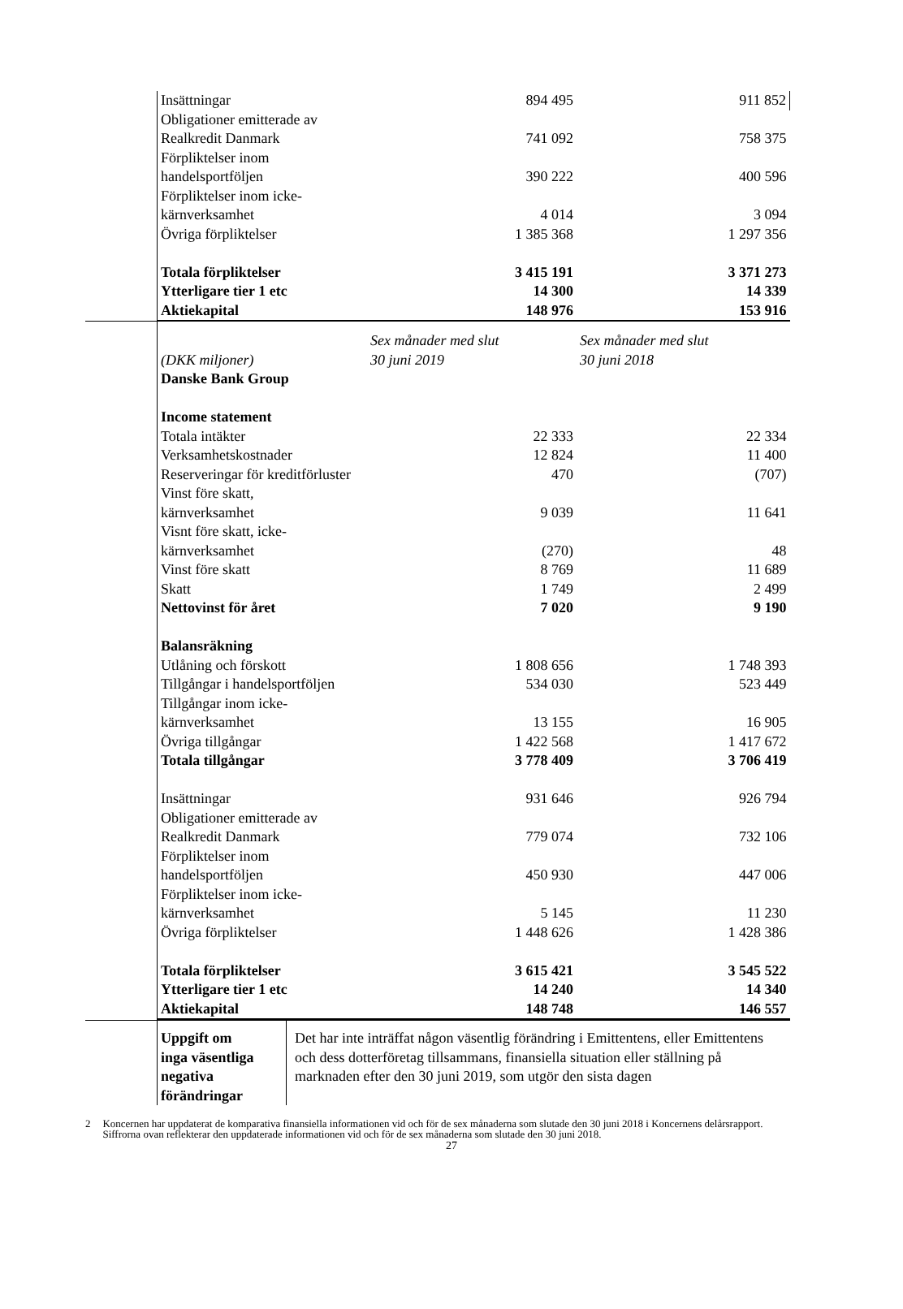| | Insättningar | 894 495 | 911 852 |
| | Obligationer emitterade av | | |
| | Realkredit Danmark | 741 092 | 758 375 |
| | Förpliktelser inom | | |
| | handelsportföljen | 390 222 | 400 596 |
| | Förpliktelser inom icke- | | |
| | kärnverksamhet | 4 014 | 3 094 |
| | Övriga förpliktelser | 1 385 368 | 1 297 356 |
| | Totala förpliktelser | 3 415 191 | 3 371 273 |
| | Ytterligare tier 1 etc | 14 300 | 14 339 |
| | Aktiekapital | 148 976 | 153 916 |
| | (DKK miljoner) | Sex månader med slut 30 juni 2019 | Sex månader med slut 30 juni 2018 |
| | Danske Bank Group | | |
| | Income statement | | |
| | Totala intäkter | 22 333 | 22 334 |
| | Verksamhetskostnader | 12 824 | 11 400 |
| | Reserveringar för kreditförluster | 470 | (707) |
| | Vinst före skatt, | | |
| | kärnverksamhet | 9 039 | 11 641 |
| | Visnt före skatt, icke- | | |
| | kärnverksamhet | (270) | 48 |
| | Vinst före skatt | 8 769 | 11 689 |
| | Skatt | 1 749 | 2 499 |
| | Nettovinst för året | 7 020 | 9 190 |
| | Balansräkning | | |
| | Utlåning och förskott | 1 808 656 | 1 748 393 |
| | Tillgångar i handelsportföljen | 534 030 | 523 449 |
| | Tillgångar inom icke- | | |
| | kärnverksamhet | 13 155 | 16 905 |
| | Övriga tillgångar | 1 422 568 | 1 417 672 |
| | Totala tillgångar | 3 778 409 | 3 706 419 |
| | Insättningar | 931 646 | 926 794 |
| | Obligationer emitterade av | | |
| | Realkredit Danmark | 779 074 | 732 106 |
| | Förpliktelser inom | | |
| | handelsportföljen | 450 930 | 447 006 |
| | Förpliktelser inom icke- | | |
| | kärnverksamhet | 5 145 | 11 230 |
| | Övriga förpliktelser | 1 448 626 | 1 428 386 |
| | Totala förpliktelser | 3 615 421 | 3 545 522 |
| | Ytterligare tier 1 etc | 14 240 | 14 340 |
| | Aktiekapital | 148 748 | 146 557 |
| | Uppgift om inga väsentliga negativa förändringar | Det har inte inträffat någon väsentlig förändring i Emittentens, eller Emittentens och dess dotterföretag tillsammans, finansiella situation eller ställning på marknaden efter den 30 juni 2019, som utgör den sista dagen |
2 Koncernen har uppdaterat de komparativa finansiella informationen vid och för de sex månaderna som slutade den 30 juni 2018 i Koncernens delårsrapport. Siffrorna ovan reflekterar den uppdaterade informationen vid och för de sex månaderna som slutade den 30 juni 2018.
27